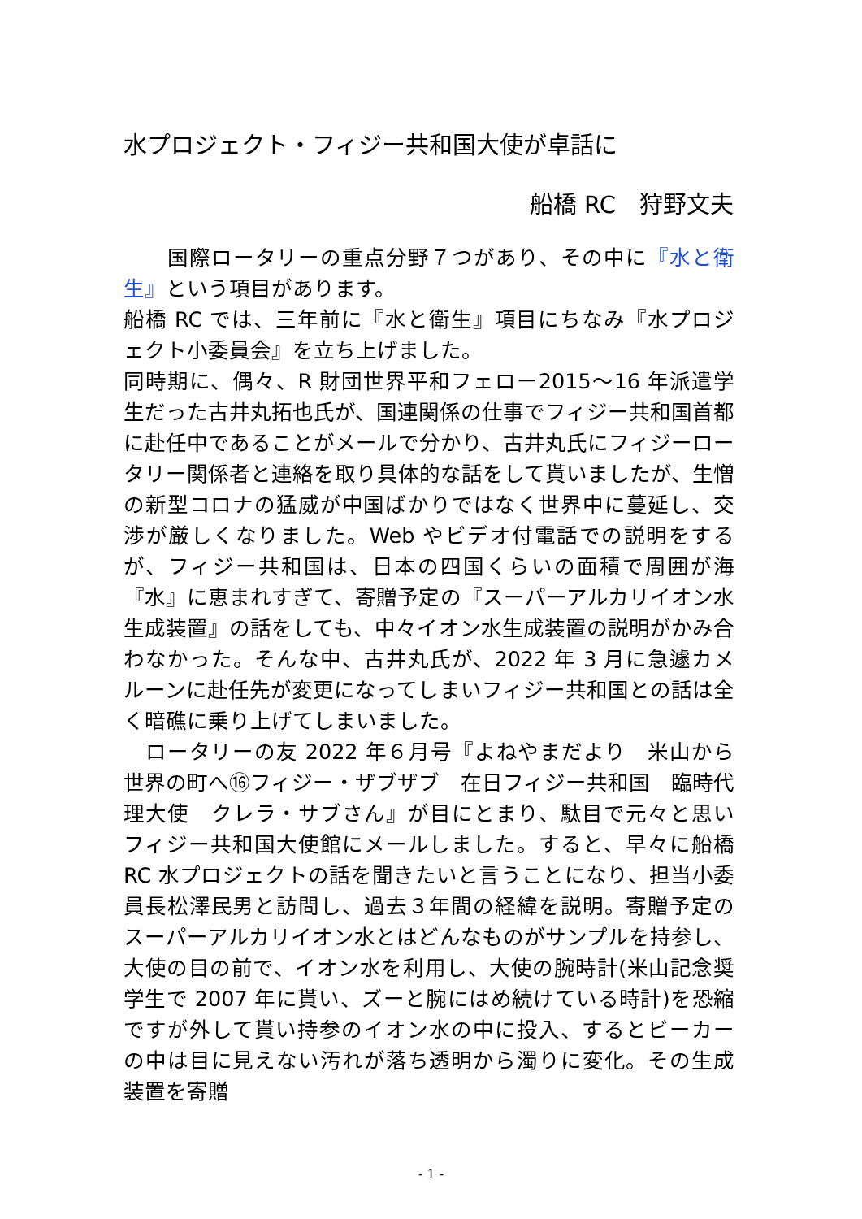水プロジェクト・フィジー共和国大使が卓話に
船橋 RC　狩野文夫
　　国際ロータリーの重点分野７つがあり、その中に『水と衛生』という項目があります。
船橋 RC では、三年前に『水と衛生』項目にちなみ『水プロジェクト小委員会』を立ち上げました。
同時期に、偶々、R 財団世界平和フェロー2015～16 年派遣学生だった古井丸拓也氏が、国連関係の仕事でフィジー共和国首都に赴任中であることがメールで分かり、古井丸氏にフィジーロータリー関係者と連絡を取り具体的な話をして貰いましたが、生憎の新型コロナの猛威が中国ばかりではなく世界中に蔓延し、交渉が厳しくなりました。Web やビデオ付電話での説明をするが、フィジー共和国は、日本の四国くらいの面積で周囲が海『水』に恵まれすぎて、寄贈予定の『スーパーアルカリイオン水生成装置』の話をしても、中々イオン水生成装置の説明がかみ合わなかった。そんな中、古井丸氏が、2022 年 3 月に急遽カメルーンに赴任先が変更になってしまいフィジー共和国との話は全く暗礁に乗り上げてしまいました。
　ロータリーの友 2022 年６月号『よねやまだより　米山から世界の町へ⑯フィジー・ザブザブ　在日フィジー共和国　臨時代理大使　クレラ・サブさん』が目にとまり、駄目で元々と思いフィジー共和国大使館にメールしました。すると、早々に船橋 RC 水プロジェクトの話を聞きたいと言うことになり、担当小委員長松澤民男と訪問し、過去３年間の経緯を説明。寄贈予定のスーパーアルカリイオン水とはどんなものがサンプルを持参し、大使の目の前で、イオン水を利用し、大使の腕時計(米山記念奨学生で 2007 年に貰い、ズーと腕にはめ続けている時計)を恐縮ですが外して貰い持参のイオン水の中に投入、するとビーカーの中は目に見えない汚れが落ち透明から濁りに変化。その生成装置を寄贈
- 1 -